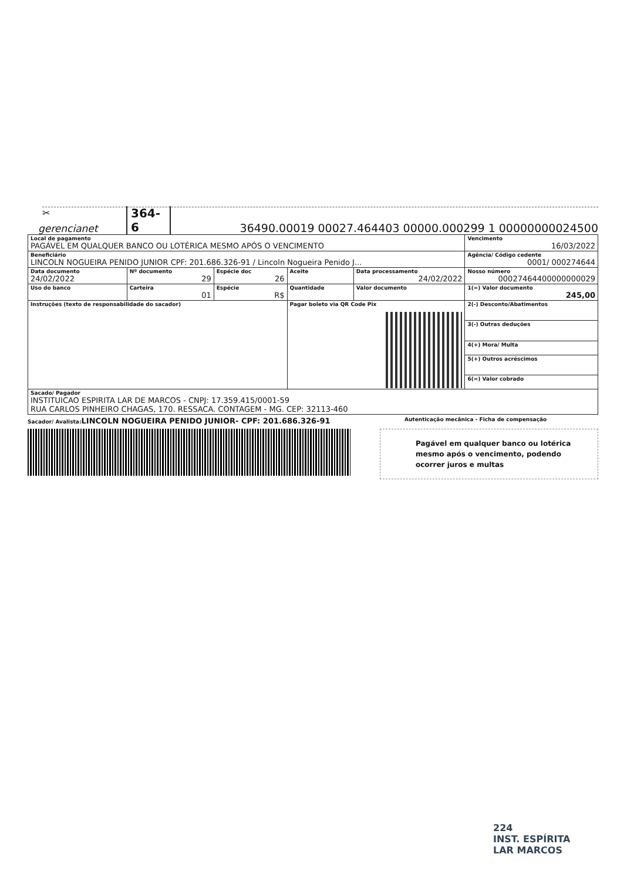✂
gerencianet
364-6
36490.00019 00027.464403 00000.000299 1 00000000024500
| Local de pagamento PAGÁVEL EM QUALQUER BANCO OU LOTÉRICA MESMO APÓS O VENCIMENTO | | | | | Vencimento 16/03/2022 |
| Beneficiário LINCOLN NOGUEIRA PENIDO JUNIOR CPF: 201.686.326-91 / Lincoln Nogueira Penido J... | | | | | Agência/ Código cedente 0001/ 000274644 |
| Data documento 24/02/2022 | Nº documento 29 | Espécie doc 26 | Aceite | Data processamento 24/02/2022 | Nosso número 00027464400000000029 |
| Uso do banco | Carteira 01 | Espécie R$ | Quantidade | Valor documento | 1(=) Valor documento 245,00 |
| Instruções (texto de responsabilidade do sacador) | | | Pagar boleto via QR Code Pix | | 2(-) Desconto/Abatimentos |
| | | | | | 3(-) Outras deduções |
| | | | | | 4(+) Mora/ Multa |
| | | | | | 5(+) Outros acréscimos |
| | | | | | 6(=) Valor cobrado |
| Sacado/ Pagador INSTITUICAO ESPIRITA LAR DE MARCOS - CNPJ: 17.359.415/0001-59 RUA CARLOS PINHEIRO CHAGAS, 170. RESSACA. CONTAGEM - MG. CEP: 32113-460 | | | | | |
Sacador/ Avalista: LINCOLN NOGUEIRA PENIDO JUNIOR- CPF: 201.686.326-91
Autenticação mecânica - Ficha de compensação
Pagável em qualquer banco ou lotérica mesmo após o vencimento, podendo ocorrer juros e multas
224
INST. ESPÍRITA
LAR MARCOS